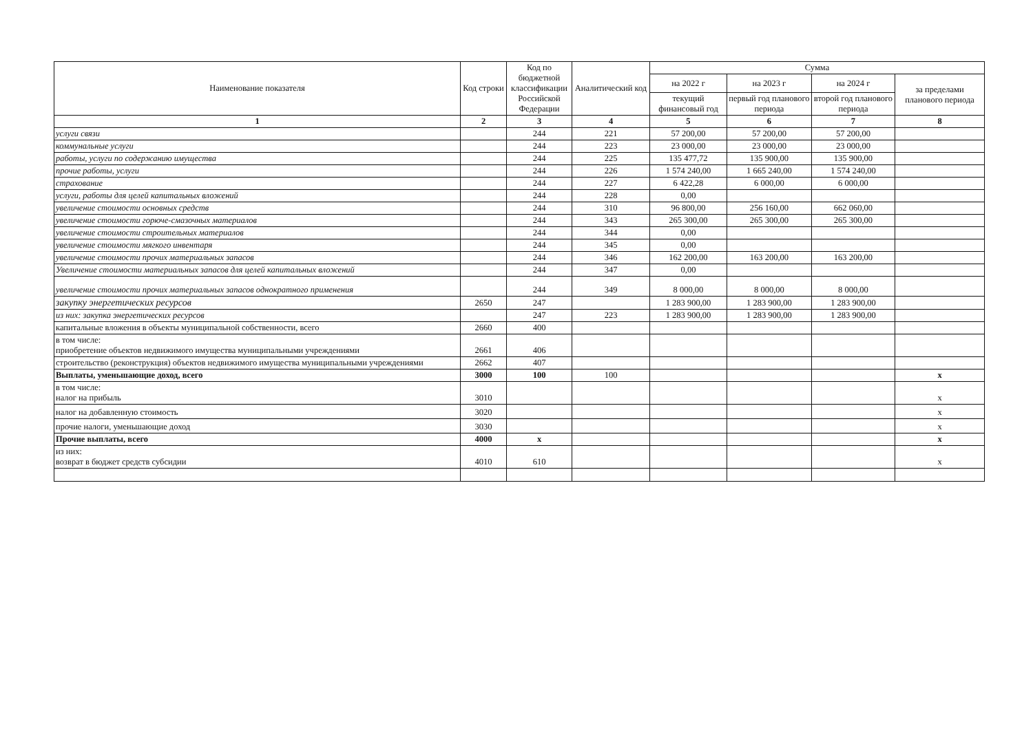| Наименование показателя | Код строки | Код по бюджетной классификации Российской Федерации | Аналитический код | Сумма | | | |
| --- | --- | --- | --- | --- | --- | --- | --- |
| | | | | на 2022 г | на 2023 г | на 2024 г | за пределами планового периода |
| | | | | текущий финансовый год | первый год планового периода | второй год планового периода | |
| 1 | 2 | 3 | 4 | 5 | 6 | 7 | 8 |
| услуги связи | | 244 | 221 | 57 200,00 | 57 200,00 | 57 200,00 | |
| коммунальные услуги | | 244 | 223 | 23 000,00 | 23 000,00 | 23 000,00 | |
| работы, услуги по содержанию имущества | | 244 | 225 | 135 477,72 | 135 900,00 | 135 900,00 | |
| прочие работы, услуги | | 244 | 226 | 1 574 240,00 | 1 665 240,00 | 1 574 240,00 | |
| страхование | | 244 | 227 | 6 422,28 | 6 000,00 | 6 000,00 | |
| услуги, работы для целей капитальных вложений | | 244 | 228 | 0,00 | | | |
| увеличение стоимости основных средств | | 244 | 310 | 96 800,00 | 256 160,00 | 662 060,00 | |
| увеличение стоимости горюче-смазочных материалов | | 244 | 343 | 265 300,00 | 265 300,00 | 265 300,00 | |
| увеличение стоимости строительных материалов | | 244 | 344 | 0,00 | | | |
| увеличение стоимости мягкого инвентаря | | 244 | 345 | 0,00 | | | |
| увеличение стоимости прочих материальных запасов | | 244 | 346 | 162 200,00 | 163 200,00 | 163 200,00 | |
| Увеличение стоимости материальных запасов для целей капитальных вложений | | 244 | 347 | 0,00 | | | |
| увеличение стоимости прочих материальных запасов однократного применения | | 244 | 349 | 8 000,00 | 8 000,00 | 8 000,00 | |
| закупку энергетических ресурсов | 2650 | 247 | | 1 283 900,00 | 1 283 900,00 | 1 283 900,00 | |
| из них: закупка энергетических ресурсов | | 247 | 223 | 1 283 900,00 | 1 283 900,00 | 1 283 900,00 | |
| капитальные вложения в объекты муниципальной собственности, всего | 2660 | 400 | | | | | |
| в том числе: приобретение объектов недвижимого имущества муниципальными учреждениями | 2661 | 406 | | | | | |
| строительство (реконструкция) объектов недвижимого имущества муниципальными учреждениями | 2662 | 407 | | | | | |
| Выплаты, уменьшающие доход, всего | 3000 | 100 | 100 | | | | х |
| в том числе: налог на прибыль | 3010 | | | | | | х |
| налог на добавленную стоимость | 3020 | | | | | | х |
| прочие налоги, уменьшающие доход | 3030 | | | | | | х |
| Прочие выплаты, всего | 4000 | х | | | | | х |
| из них: возврат в бюджет средств субсидии | 4010 | 610 | | | | | х |